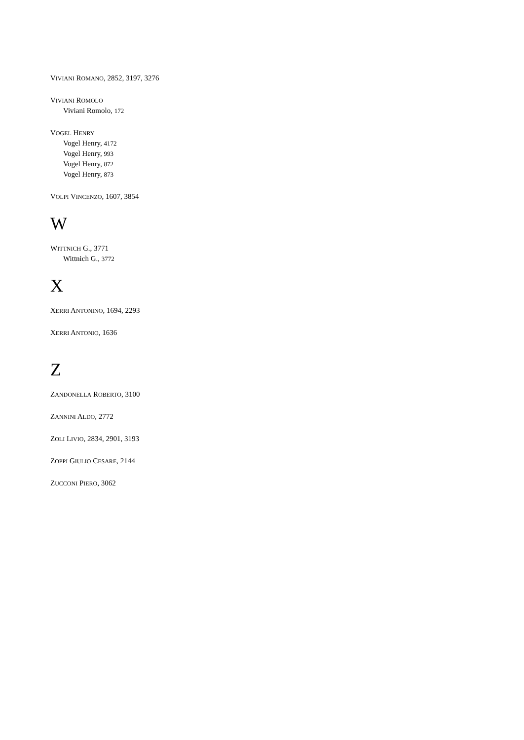VIVIANI ROMANO, 2852, 3197, 3276
VIVIANI ROMOLO
Viviani Romolo, 172
VOGEL HENRY
Vogel Henry, 4172
Vogel Henry, 993
Vogel Henry, 872
Vogel Henry, 873
VOLPI VINCENZO, 1607, 3854
W
WITTNICH G., 3771
Wittnich G., 3772
X
XERRI ANTONINO, 1694, 2293
XERRI ANTONIO, 1636
Z
ZANDONELLA ROBERTO, 3100
ZANNINI ALDO, 2772
ZOLI LIVIO, 2834, 2901, 3193
ZOPPI GIULIO CESARE, 2144
ZUCCONI PIERO, 3062